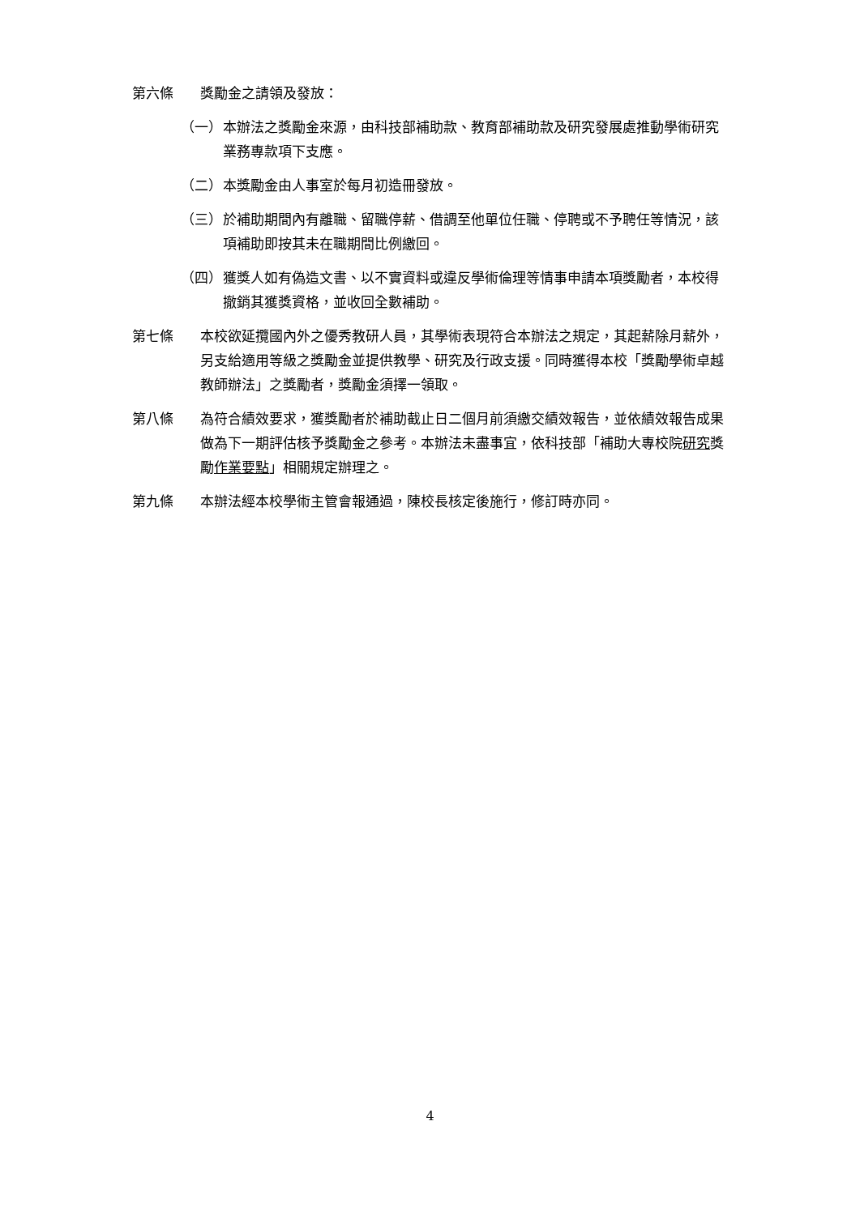第六條 獎勵金之請領及發放：
（一） 本辦法之獎勵金來源，由科技部補助款、教育部補助款及研究發展處推動學術研究業務專款項下支應。
（二） 本獎勵金由人事室於每月初造冊發放。
（三） 於補助期間內有離職、留職停薪、借調至他單位任職、停聘或不予聘任等情況，該項補助即按其未在職期間比例繳回。
（四） 獲獎人如有偽造文書、以不實資料或違反學術倫理等情事申請本項獎勵者，本校得撤銷其獲獎資格，並收回全數補助。
第七條 本校欲延攬國內外之優秀教研人員，其學術表現符合本辦法之規定，其起薪除月薪外，另支給適用等級之獎勵金並提供教學、研究及行政支援。同時獲得本校「獎勵學術卓越教師辦法」之獎勵者，獎勵金須擇一領取。
第八條 為符合績效要求，獲獎勵者於補助截止日二個月前須繳交績效報告，並依績效報告成果做為下一期評估核予獎勵金之參考。本辦法未盡事宜，依科技部「補助大專校院研究獎勵作業要點」相關規定辦理之。
第九條 本辦法經本校學術主管會報通過，陳校長核定後施行，修訂時亦同。
4